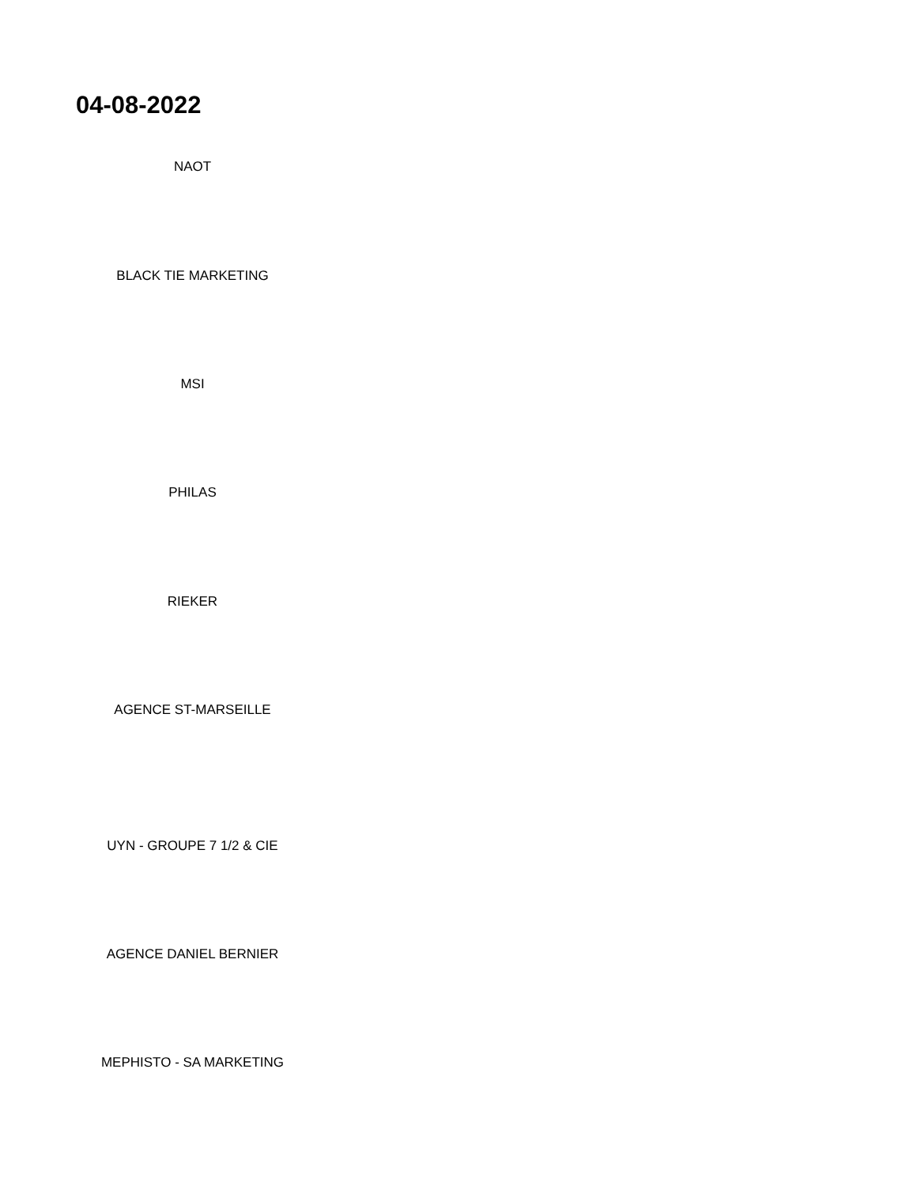04-08-2022
NAOT
BLACK TIE MARKETING
MSI
PHILAS
RIEKER
AGENCE ST-MARSEILLE
UYN - GROUPE 7 1/2 & CIE
AGENCE DANIEL BERNIER
MEPHISTO - SA MARKETING